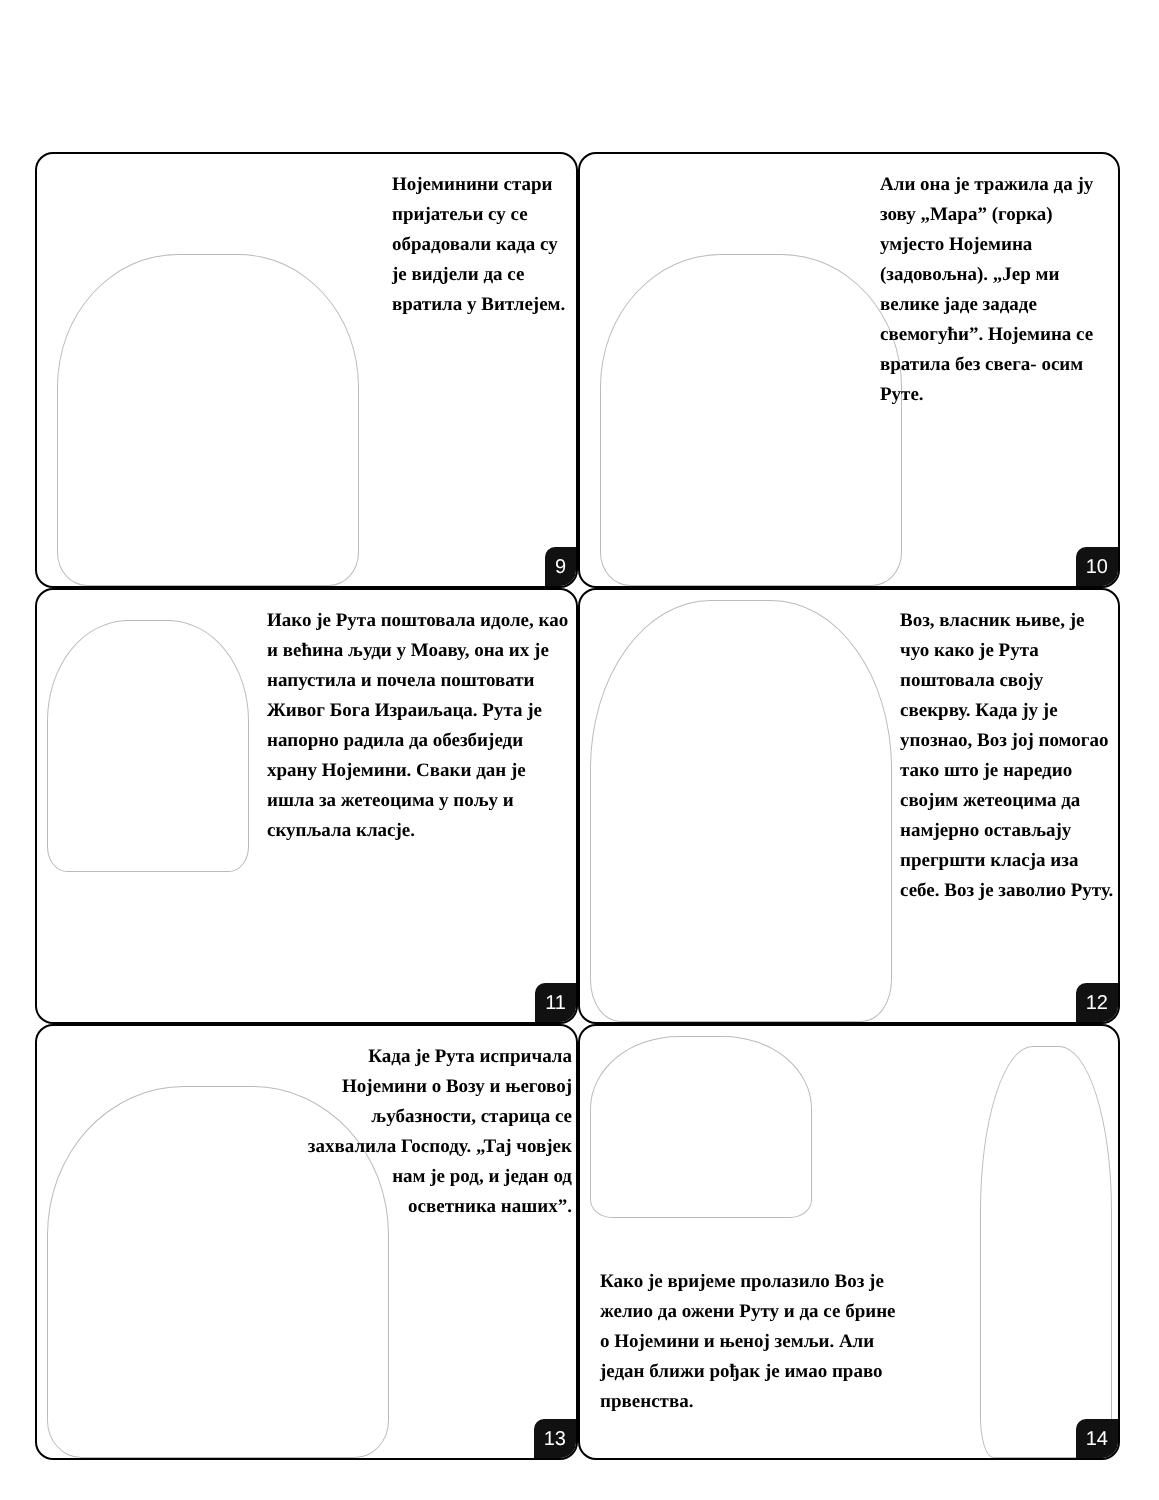Нојеминини стари пријатељи су се обрадовали када су је видјели да се вратила у Витлејем.
9
Али она је тражила да ју зову „Мара” (горка) умјесто Нојемина (задовољна). „Јер ми велике јаде зададе свемогући”. Нојемина се вратила без свега- осим Руте.
10
Иако је Рута поштовала идоле, као и већина људи у Моаву, она их је напустила и почела поштовати Живог Бога Израиљаца. Рута је напорно радила да обезбиједи храну Нојемини. Сваки дан је ишла за жетеоцима у пољу и скупљала класје.
11
Воз, власник њиве, је чуо како је Рута поштовала своју свекрву. Када ју је упознао, Воз јој помогао тако што је наредио својим жетеоцима да намјерно остављају прегршти класја иза себе. Воз је заволио Руту.
12
Када је Рута испричала Нојемини о Возу и његовој љубазности, старица се захвалила Господу. „Тај човјек нам је род, и један од осветника наших”.
13
Како је вријеме пролазило Воз је желио да ожени Руту и да се брине о Нојемини и њеној земљи. Али један ближи рођак је имао право првенства.
14